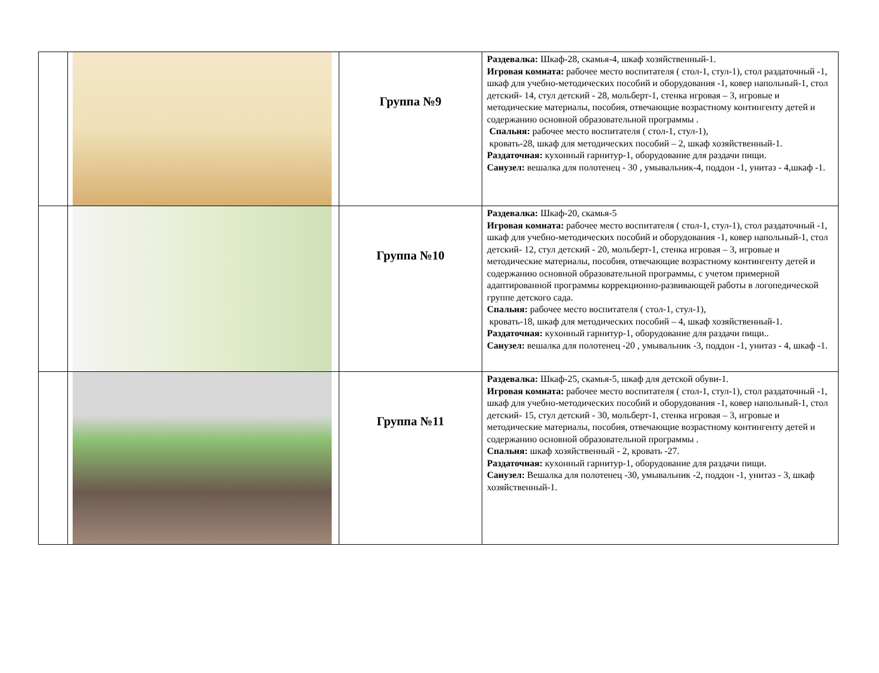| | | Группа №9 | Раздевалка: Шкаф-28, скамья-4, шкаф хозяйственный-1. Игровая комната: рабочее место воспитателя ( стол-1, стул-1), стол раздаточный -1, шкаф для учебно-методических пособий и оборудования -1, ковер напольный-1, стол детский- 14, стул детский - 28, мольберт-1, стенка игровая – 3, игровые и методические материалы, пособия, отвечающие возрастному контингенту детей и содержанию основной образовательной программы . Спальня: рабочее место воспитателя ( стол-1, стул-1), кровать-28, шкаф для методических пособий – 2, шкаф хозяйственный-1. Раздаточная: кухонный гарнитур-1, оборудование для раздачи пищи. Санузел: вешалка для полотенец - 30 , умывальник-4, поддон -1, унитаз - 4,шкаф -1. |
| | | Группа №10 | Раздевалка: Шкаф-20, скамья-5 Игровая комната: рабочее место воспитателя ( стол-1, стул-1), стол раздаточный -1, шкаф для учебно-методических пособий и оборудования -1, ковер напольный-1, стол детский- 12, стул детский - 20, мольберт-1, стенка игровая – 3, игровые и методические материалы, пособия, отвечающие возрастному контингенту детей и содержанию основной образовательной программы, с учетом примерной адаптированной программы коррекционно-развивающей работы в логопедической группе детского сада. Спальня: рабочее место воспитателя ( стол-1, стул-1), кровать-18, шкаф для методических пособий – 4, шкаф хозяйственный-1. Раздаточная: кухонный гарнитур-1, оборудование для раздачи пищи.. Санузел: вешалка для полотенец -20 , умывальник -3, поддон -1, унитаз - 4, шкаф -1. |
| | | Группа №11 | Раздевалка: Шкаф-25, скамья-5, шкаф для детской обуви-1. Игровая комната: рабочее место воспитателя ( стол-1, стул-1), стол раздаточный -1, шкаф для учебно-методических пособий и оборудования -1, ковер напольный-1, стол детский- 15, стул детский - 30, мольберт-1, стенка игровая – 3, игровые и методические материалы, пособия, отвечающие возрастному контингенту детей и содержанию основной образовательной программы . Спальня: шкаф хозяйственный - 2, кровать -27. Раздаточная: кухонный гарнитур-1, оборудование для раздачи пищи. Санузел: Вешалка для полотенец -30, умывальник -2, поддон -1, унитаз - 3, шкаф хозяйственный-1. |